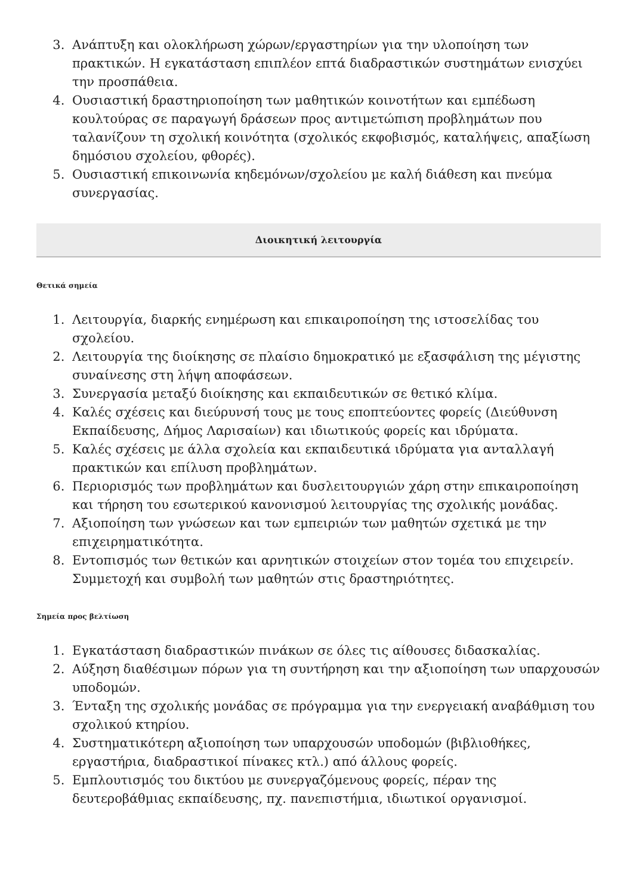3. Ανάπτυξη και ολοκλήρωση χώρων/εργαστηρίων για την υλοποίηση των πρακτικών. Η εγκατάσταση επιπλέον επτά διαδραστικών συστημάτων ενισχύει την προσπάθεια.
4. Ουσιαστική δραστηριοποίηση των μαθητικών κοινοτήτων και εμπέδωση κουλτούρας σε παραγωγή δράσεων προς αντιμετώπιση προβλημάτων που ταλανίζουν τη σχολική κοινότητα (σχολικός εκφοβισμός, καταλήψεις, απαξίωση δημόσιου σχολείου, φθορές).
5. Ουσιαστική επικοινωνία κηδεμόνων/σχολείου με καλή διάθεση και πνεύμα συνεργασίας.
Διοικητική λειτουργία
Θετικά σημεία
1. Λειτουργία, διαρκής ενημέρωση και επικαιροποίηση της ιστοσελίδας του σχολείου.
2. Λειτουργία της διοίκησης σε πλαίσιο δημοκρατικό με εξασφάλιση της μέγιστης συναίνεσης στη λήψη αποφάσεων.
3. Συνεργασία μεταξύ διοίκησης και εκπαιδευτικών σε θετικό κλίμα.
4. Καλές σχέσεις και διεύρυνσή τους με τους εποπτεύοντες φορείς (Διεύθυνση Εκπαίδευσης, Δήμος Λαρισαίων) και ιδιωτικούς φορείς και ιδρύματα.
5. Καλές σχέσεις με άλλα σχολεία και εκπαιδευτικά ιδρύματα για ανταλλαγή πρακτικών και επίλυση προβλημάτων.
6. Περιορισμός των προβλημάτων και δυσλειτουργιών χάρη στην επικαιροποίηση και τήρηση του εσωτερικού κανονισμού λειτουργίας της σχολικής μονάδας.
7. Αξιοποίηση των γνώσεων και των εμπειριών των μαθητών σχετικά με την επιχειρηματικότητα.
8. Εντοπισμός των θετικών και αρνητικών στοιχείων στον τομέα του επιχειρείν. Συμμετοχή και συμβολή των μαθητών στις δραστηριότητες.
Σημεία προς βελτίωση
1. Εγκατάσταση διαδραστικών πινάκων σε όλες τις αίθουσες διδασκαλίας.
2. Αύξηση διαθέσιμων πόρων για τη συντήρηση και την αξιοποίηση των υπαρχουσών υποδομών.
3. Ένταξη της σχολικής μονάδας σε πρόγραμμα για την ενεργειακή αναβάθμιση του σχολικού κτηρίου.
4. Συστηματικότερη αξιοποίηση των υπαρχουσών υποδομών (βιβλιοθήκες, εργαστήρια, διαδραστικοί πίνακες κτλ.) από άλλους φορείς.
5. Εμπλουτισμός του δικτύου με συνεργαζόμενους φορείς, πέραν της δευτεροβάθμιας εκπαίδευσης, πχ. πανεπιστήμια, ιδιωτικοί οργανισμοί.